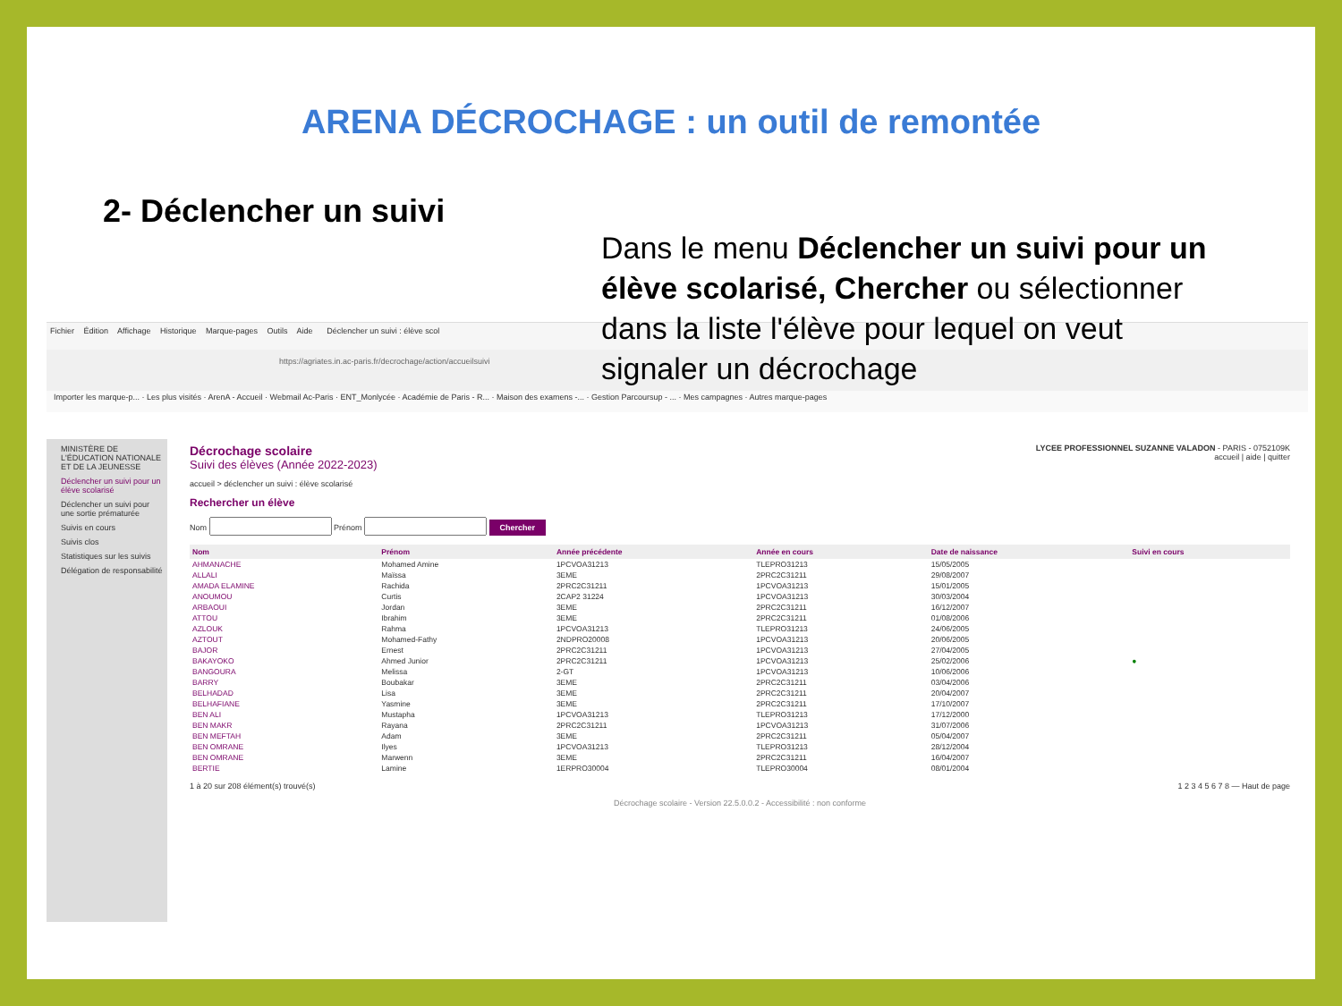ARENA DÉCROCHAGE : un outil de remontée
2- Déclencher un suivi
Fichier Édition Affichage Historique Marque-pages Outils Aide Déclencher un suivi : élève scol
https://agriates.in.ac-paris.fr/decrochage/action/accueilsuivi
Importer les marque-p... · Les plus visités · ArenA - Accueil · Webmail Ac-Paris · ENT_Monlycée · Académie de Paris - R... · Maison des examens -... · Gestion Parcoursup - ... · Mes campagnes · Autres marque-pages
MINISTÈRE DE L'ÉDUCATION NATIONALE ET DE LA JEUNESSE
Déclencher un suivi pour un élève scolarisé
Déclencher un suivi pour une sortie prématurée
Suivis en cours
Suivis clos
Statistiques sur les suivis
Délégation de responsabilité
LYCEE PROFESSIONNEL SUZANNE VALADON - PARIS - 0752109K
accueil | aide | quitter
Décrochage scolaire
Suivi des élèves (Année 2022-2023)
accueil > déclencher un suivi : élève scolarisé
Rechercher un élève
Nom Prénom Chercher
| Nom | Prénom | Année précédente | Année en cours | Date de naissance | Suivi en cours |
| --- | --- | --- | --- | --- | --- |
| AHMANACHE | Mohamed Amine | 1PCVOA31213 | TLEPRO31213 | 15/05/2005 | |
| ALLALI | Maïssa | 3EME | 2PRC2C31211 | 29/08/2007 | |
| AMADA ELAMINE | Rachida | 2PRC2C31211 | 1PCVOA31213 | 15/01/2005 | |
| ANOUMOU | Curtis | 2CAP2 31224 | 1PCVOA31213 | 30/03/2004 | |
| ARBAOUI | Jordan | 3EME | 2PRC2C31211 | 16/12/2007 | |
| ATTOU | Ibrahim | 3EME | 2PRC2C31211 | 01/08/2006 | |
| AZLOUK | Rahma | 1PCVOA31213 | TLEPRO31213 | 24/06/2005 | |
| AZTOUT | Mohamed-Fathy | 2NDPRO20008 | 1PCVOA31213 | 20/06/2005 | |
| BAJOR | Ernest | 2PRC2C31211 | 1PCVOA31213 | 27/04/2005 | |
| BAKAYOKO | Ahmed Junior | 2PRC2C31211 | 1PCVOA31213 | 25/02/2006 | ● |
| BANGOURA | Melissa | 2-GT | 1PCVOA31213 | 10/06/2006 | |
| BARRY | Boubakar | 3EME | 2PRC2C31211 | 03/04/2006 | |
| BELHADAD | Lisa | 3EME | 2PRC2C31211 | 20/04/2007 | |
| BELHAFIANE | Yasmine | 3EME | 2PRC2C31211 | 17/10/2007 | |
| BEN ALI | Mustapha | 1PCVOA31213 | TLEPRO31213 | 17/12/2000 | |
| BEN MAKR | Rayana | 2PRC2C31211 | 1PCVOA31213 | 31/07/2006 | |
| BEN MEFTAH | Adam | 3EME | 2PRC2C31211 | 05/04/2007 | |
| BEN OMRANE | Ilyes | 1PCVOA31213 | TLEPRO31213 | 28/12/2004 | |
| BEN OMRANE | Marwenn | 3EME | 2PRC2C31211 | 16/04/2007 | |
| BERTIE | Lamine | 1ERPRO30004 | TLEPRO30004 | 08/01/2004 | |
1 à 20 sur 208 élément(s) trouvé(s) 1 2 3 4 5 6 7 8 — Haut de page
Décrochage scolaire - Version 22.5.0.0.2 - Accessibilité : non conforme
Dans le menu Déclencher un suivi pour un élève scolarisé, Chercher ou sélectionner dans la liste l'élève pour lequel on veut signaler un décrochage